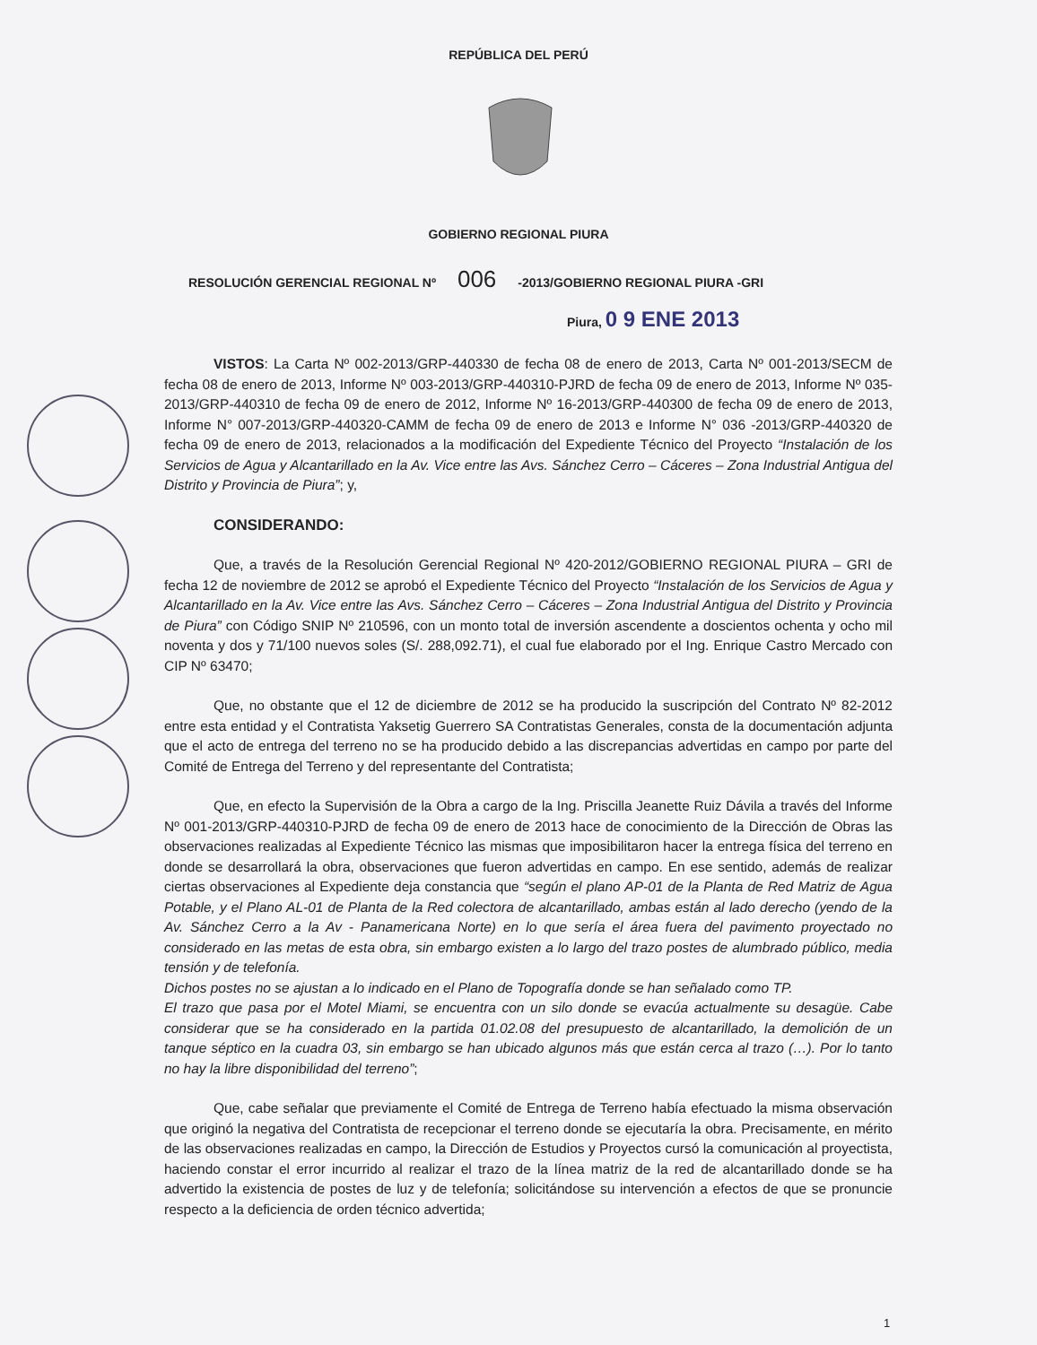REPÚBLICA DEL PERÚ
GOBIERNO REGIONAL PIURA
RESOLUCIÓN GERENCIAL REGIONAL Nº 006 -2013/GOBIERNO REGIONAL PIURA -GRI
Piura, 0 9 ENE 2013
VISTOS: La Carta Nº 002-2013/GRP-440330 de fecha 08 de enero de 2013, Carta Nº 001-2013/SECM de fecha 08 de enero de 2013, Informe Nº 003-2013/GRP-440310-PJRD de fecha 09 de enero de 2013, Informe Nº 035-2013/GRP-440310 de fecha 09 de enero de 2012, Informe Nº 16-2013/GRP-440300 de fecha 09 de enero de 2013, Informe N° 007-2013/GRP-440320-CAMM de fecha 09 de enero de 2013 e Informe N° 036 -2013/GRP-440320 de fecha 09 de enero de 2013, relacionados a la modificación del Expediente Técnico del Proyecto “Instalación de los Servicios de Agua y Alcantarillado en la Av. Vice entre las Avs. Sánchez Cerro – Cáceres – Zona Industrial Antigua del Distrito y Provincia de Piura”; y,
CONSIDERANDO:
Que, a través de la Resolución Gerencial Regional Nº 420-2012/GOBIERNO REGIONAL PIURA – GRI de fecha 12 de noviembre de 2012 se aprobó el Expediente Técnico del Proyecto “Instalación de los Servicios de Agua y Alcantarillado en la Av. Vice entre las Avs. Sánchez Cerro – Cáceres – Zona Industrial Antigua del Distrito y Provincia de Piura” con Código SNIP Nº 210596, con un monto total de inversión ascendente a doscientos ochenta y ocho mil noventa y dos y 71/100 nuevos soles (S/. 288,092.71), el cual fue elaborado por el Ing. Enrique Castro Mercado con CIP Nº 63470;
Que, no obstante que el 12 de diciembre de 2012 se ha producido la suscripción del Contrato Nº 82-2012 entre esta entidad y el Contratista Yaksetig Guerrero SA Contratistas Generales, consta de la documentación adjunta que el acto de entrega del terreno no se ha producido debido a las discrepancias advertidas en campo por parte del Comité de Entrega del Terreno y del representante del Contratista;
Que, en efecto la Supervisión de la Obra a cargo de la Ing. Priscilla Jeanette Ruiz Dávila a través del Informe Nº 001-2013/GRP-440310-PJRD de fecha 09 de enero de 2013 hace de conocimiento de la Dirección de Obras las observaciones realizadas al Expediente Técnico las mismas que imposibilitaron hacer la entrega física del terreno en donde se desarrollará la obra, observaciones que fueron advertidas en campo. En ese sentido, además de realizar ciertas observaciones al Expediente deja constancia que “según el plano AP-01 de la Planta de Red Matriz de Agua Potable, y el Plano AL-01 de Planta de la Red colectora de alcantarillado, ambas están al lado derecho (yendo de la Av. Sánchez Cerro a la Av - Panamericana Norte) en lo que sería el área fuera del pavimento proyectado no considerado en las metas de esta obra, sin embargo existen a lo largo del trazo postes de alumbrado público, media tensión y de telefonía.
Dichos postes no se ajustan a lo indicado en el Plano de Topografía donde se han señalado como TP.
El trazo que pasa por el Motel Miami, se encuentra con un silo donde se evacúa actualmente su desagüe. Cabe considerar que se ha considerado en la partida 01.02.08 del presupuesto de alcantarillado, la demolición de un tanque séptico en la cuadra 03, sin embargo se han ubicado algunos más que están cerca al trazo (…). Por lo tanto no hay la libre disponibilidad del terreno”;
Que, cabe señalar que previamente el Comité de Entrega de Terreno había efectuado la misma observación que originó la negativa del Contratista de recepcionar el terreno donde se ejecutaría la obra. Precisamente, en mérito de las observaciones realizadas en campo, la Dirección de Estudios y Proyectos cursó la comunicación al proyectista, haciendo constar el error incurrido al realizar el trazo de la línea matriz de la red de alcantarillado donde se ha advertido la existencia de postes de luz y de telefonía; solicitándose su intervención a efectos de que se pronuncie respecto a la deficiencia de orden técnico advertida;
1